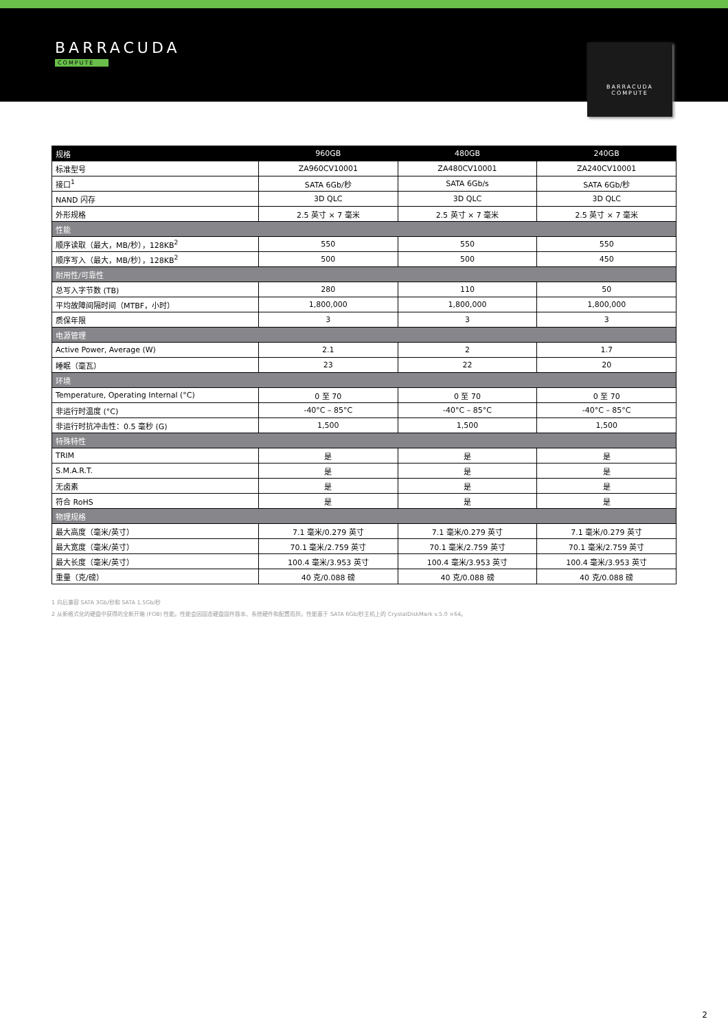BARRACUDA
COMPUTE
BARRACUDA
COMPUTE
| 规格 | 960GB | 480GB | 240GB |
| --- | --- | --- | --- |
| 标准型号 | ZA960CV10001 | ZA480CV10001 | ZA240CV10001 |
| 接口<sup>1</sup> | SATA 6Gb/秒 | SATA 6Gb/s | SATA 6Gb/秒 |
| NAND 闪存 | 3D QLC | 3D QLC | 3D QLC |
| 外形规格 | 2.5 英寸 × 7 毫米 | 2.5 英寸 × 7 毫米 | 2.5 英寸 × 7 毫米 |
| 性能 | | | |
| 顺序读取（最大，MB/秒），128KB<sup>2</sup> | 550 | 550 | 550 |
| 顺序写入（最大，MB/秒），128KB<sup>2</sup> | 500 | 500 | 450 |
| 耐用性/可靠性 | | | |
| 总写入字节数 (TB) | 280 | 110 | 50 |
| 平均故障间隔时间（MTBF，小时） | 1,800,000 | 1,800,000 | 1,800,000 |
| 质保年限 | 3 | 3 | 3 |
| 电源管理 | | | |
| Active Power, Average (W) | 2.1 | 2 | 1.7 |
| 睡眠（毫瓦） | 23 | 22 | 20 |
| 环境 | | | |
| Temperature, Operating Internal (°C) | 0 至 70 | 0 至 70 | 0 至 70 |
| 非运行时温度 (°C) | -40°C – 85°C | -40°C – 85°C | -40°C – 85°C |
| 非运行时抗冲击性：0.5 毫秒 (G) | 1,500 | 1,500 | 1,500 |
| 特殊特性 | | | |
| TRIM | 是 | 是 | 是 |
| S.M.A.R.T. | 是 | 是 | 是 |
| 无卤素 | 是 | 是 | 是 |
| 符合 RoHS | 是 | 是 | 是 |
| 物理规格 | | | |
| 最大高度（毫米/英寸） | 7.1 毫米/0.279 英寸 | 7.1 毫米/0.279 英寸 | 7.1 毫米/0.279 英寸 |
| 最大宽度（毫米/英寸） | 70.1 毫米/2.759 英寸 | 70.1 毫米/2.759 英寸 | 70.1 毫米/2.759 英寸 |
| 最大长度（毫米/英寸） | 100.4 毫米/3.953 英寸 | 100.4 毫米/3.953 英寸 | 100.4 毫米/3.953 英寸 |
| 重量（克/磅） | 40 克/0.088 磅 | 40 克/0.088 磅 | 40 克/0.088 磅 |
1 向后兼容 SATA 3Gb/秒和 SATA 1.5Gb/秒
2 从新格式化的硬盘中获得的全新开箱 (FOB) 性能。性能会因固态硬盘固件版本、系统硬件和配置而异。性能基于 SATA 6Gb/秒主机上的 CrystalDiskMark v.5.0 ×64。
2